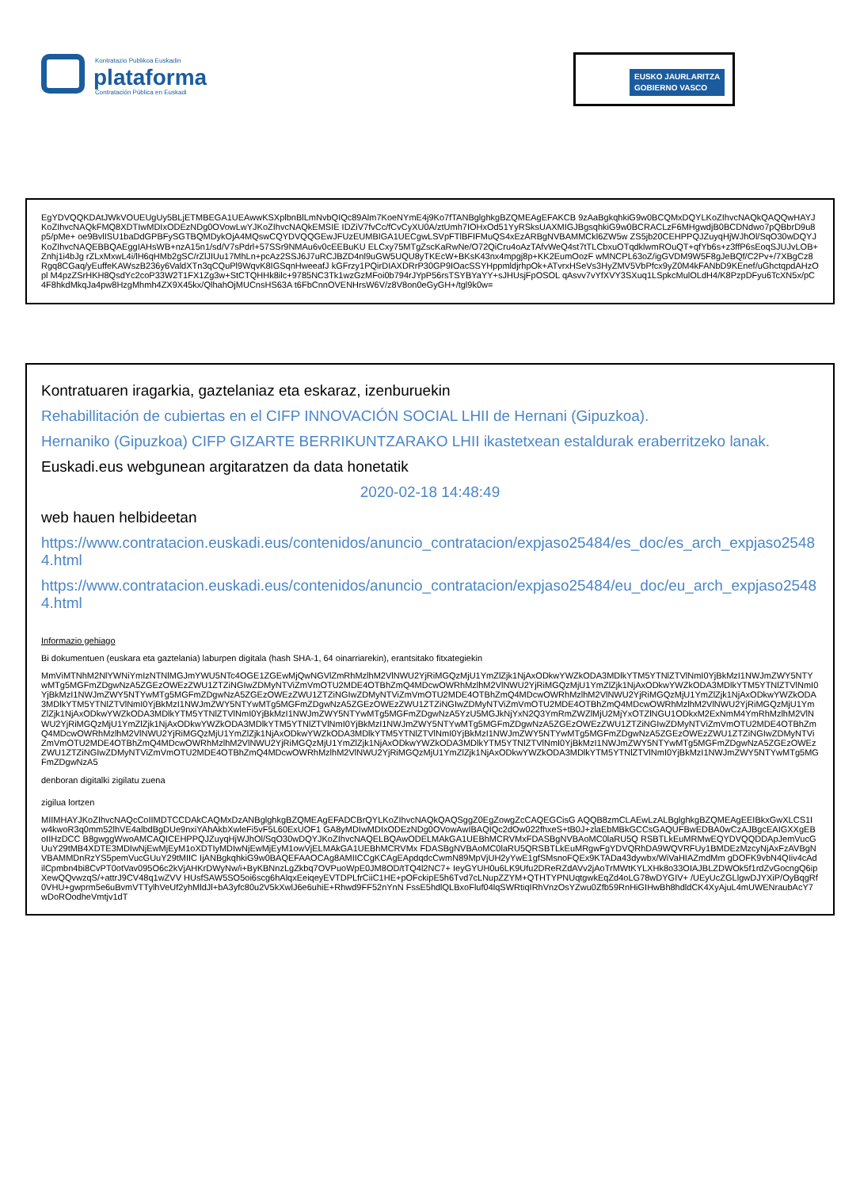Kontratazio Publikoa Euskadin
plataforma
Contratación Pública en Euskadi
EUSKO JAURLARITZA
GOBIERNO VASCO
EgYDVQQKDAtJWkVOUEUgUy5BLjETMBEGA1UEAwwKSXplbnBlLmNvbQIQc89Alm7KoeNYmE4j9Ko7fTANBglghkgBZQMEAgEFAKCB 9zAaBgkqhkiG9w0BCQMxDQYLKoZIhvcNAQkQAQQwHAYJKoZIhvcNAQkFMQ8XDTIwMDIxODEzNDg0OVowLwYJKoZIhvcNAQkEMSIE IDZiV7fvCc/fCvCyXU0A/ztUmh7IOHxOd51YyRSksUAXMIGJBgsqhkiG9w0BCRACLzF6MHgwdjB0BCDNdwo7pQBbrD9u8p5/pMe+ oe9BvlISU1baDdGPBFySGTBQMDykOjA4MQswCQYDVQQGEwJFUzEUMBIGA1UECgwLSVpFTlBFIFMuQS4xEzARBgNVBAMMCkl6ZW5w ZS5jb20CEHPPQJZuyqHjWJhOl/SqO30wDQYJKoZIhvcNAQEBBQAEggIAHsWB+nzA15n1/sd/V7sPdrl+57SSr9NMAu6v0cEEBuKU ELCxy75MTgZscKaRwNe/O72QiCru4oAzTAfvWeQ4st7tTLCbxuOTqdklwmROuQT+qfYb6s+z3ffP6sEoqSJUJvLOB+Znhj1i4bJg rZLxMxwL4i/lH6qHMb2gSC/rZlJIUu17MhLn+pcAz2SSJ6J7uRCJBZD4nl9uGW5UQU8yTKEcW+BKsK43nx4mpgj8p+KK2EumOozF wMNCPL63oZ/igGVDM9W5F8gJeBQf/C2Pv+/7XBgCz8Rgq8CGaq/yEuffeKAWszB236y6ValdXTn3qCQuPl9WqvK8IGSqnHweeafJ kGFrzy1PQirDIAXDRrP30GP9IOacSSYHppmldjrhpOk+ATvrxHSeVs3HyZMV5VbPfcx9yZ0M4kFANbD9KEnef/uGhctqpdAHzOpl M4pzZSrHKH8QsdYc2coP33W2T1FX1Zg3w+StCTQHHk8ilc+9785NC3Tk1wzGzMFoi0b794rJYpP56rsTSYBYaYY+sJHUsjFpOSOL qAsvv7vYfXVY3SXuq1LSpkcMulOLdH4/K8PzpDFyu6TcXN5x/pC4F8hkdMkqJa4pw8HzgMhmh4ZX9X45kx/QlhahOjMUCnsHS63A t6FbCnnOVENHrsW6V/z8V8on0eGyGH+/tgl9k0w=
Kontratuaren iragarkia, gaztelaniaz eta eskaraz, izenburuekin
Rehabillitación de cubiertas en el CIFP INNOVACIÓN SOCIAL LHII de Hernani (Gipuzkoa).
Hernaniko (Gipuzkoa) CIFP GIZARTE BERRIKUNTZARAKO LHII ikastetxean estaldurak eraberritzeko lanak.
Euskadi.eus webgunean argitaratzen da data honetatik
2020-02-18 14:48:49
web hauen helbideetan
https://www.contratacion.euskadi.eus/contenidos/anuncio_contratacion/expjaso25484/es_doc/es_arch_expjaso25484.html
https://www.contratacion.euskadi.eus/contenidos/anuncio_contratacion/expjaso25484/eu_doc/eu_arch_expjaso25484.html
Informazio gehiago
Bi dokumentuen (euskara eta gaztelania) laburpen digitala (hash SHA-1, 64 oinarriarekin), erantsitako fitxategiekin
MmViMTNhM2NlYWNiYmIzNTNlMGJmYWU5NTc4OGE1ZGEwMjQwNGVlZmRhMzlhM2VlNWU2YjRiMGQzMjU1YmZlZjk1NjAxODkwYWZkODA3MDlkYTM5YTNlZTVlNmI0YjBkMzI1NWJmZWY5NTYwMTg5MGFmZDgwNzA5ZGEzOWEzZWU1ZTZiNGIwZDMyNTViZmVmOTU2MDE4OTBhZmQ4MDcwOWRhMzlhM2VlNWU2YjRiMGQzMjU1YmZlZjk1NjAxODkwYWZkODA3MDlkYTM5YTNlZTVlNmI0YjBkMzI1NWJmZWY5NTYwMTg5MGFmZDgwNzA5ZGEzOWEzZWU1ZTZiNGIwZDMyNTViZmVmOTU2MDE4OTBhZmQ4MDcwOWRhMzlhM2VlNWU2YjRiMGQzMjU1YmZlZjk1NjAxODkwYWZkODA3MDlkYTM5YTNlZTVlNmI0YjBkMzI1NWJmZWY5NTYwMTg5MGFmZDgwNzA5ZGEzOWEzZWU1ZTZiNGIwZDMyNTViZmVmOTU2MDE4OTBhZmQ4MDcwOWRhMzlhM2VlNWU2YjRiMGQzMjU1YmZlZjk1NjAxODkwYWZkODA3MDlkYTM5YTNlZTVlNmI0YjBkMzI1NWJmZWY5NTYwMTg5MGFmZDgwNzA5YzU5MGJkNjYxN2Q3YmRmZWZlMjU2MjYxOTZlNGU1ODkxM2ExNmM4YmRhMzlhM2VlNWU2YjRiMGQzMjU1YmZlZjk1NjAxODkwYWZkODA3MDlkYTM5YTNlZTVlNmI0YjBkMzI1NWJmZWY5NTYwMTg5MGFmZDgwNzA5ZGEzOWEzZWU1ZTZiNGIwZDMyNTViZmVmOTU2MDE4OTBhZmQ4MDcwOWRhMzlhM2VlNWU2YjRiMGQzMjU1YmZlZjk1NjAxODkwYWZkODA3MDlkYTM5YTNlZTVlNmI0YjBkMzI1NWJmZWY5NTYwMTg5MGFmZDgwNzA5ZGEzOWEzZWU1ZTZiNGIwZDMyNTViZmVmOTU2MDE4OTBhZmQ4MDcwOWRhMzlhM2VlNWU2YjRiMGQzMjU1YmZlZjk1NjAxODkwYWZkODA3MDlkYTM5YTNlZTVlNmI0YjBkMzI1NWJmZWY5NTYwMTg5MGFmZDgwNzA5ZGEzOWEzZWU1ZTZiNGIwZDMyNTViZmVmOTU2MDE4OTBhZmQ4MDcwOWRhMzlhM2VlNWU2YjRiMGQzMjU1YmZlZjk1NjAxODkwYWZkODA3MDlkYTM5YTNlZTVlNmI0YjBkMzI1NWJmZWY5NTYwMTg5MGFmZDgwNzA5
denboran digitalki zigilatu zuena
zigilua lortzen
MIIMHAYJKoZIhvcNAQcCoIIMDTCCDAkCAQMxDzANBglghkgBZQMEAgEFADCBrQYLKoZIhvcNAQkQAQSggZ0EgZowgZcCAQEGCisG AQQB8zmCLAEwLzALBglghkgBZQMEAgEEIBkxGwXLCS1Iw4kwoR3q0mm52lhVE4albdBgDUe9nxiYAhAkbXwleFi5vF5L60ExUOF1 GA8yMDIwMDIxODEzNDg0OVowAwIBAQIQc2dOw022fhxeS+tB0J+zlaEbMBkGCCsGAQUFBwEDBA0wCzAJBgcEAIGXXgEBoIIHzDCC B8gwggWwoAMCAQICEHPPQJZuyqHjWJhOl/SqO30wDQYJKoZIhvcNAQELBQAwODELMAkGA1UEBhMCRVMxFDASBgNVBAoMC0laRU5Q RSBTLkEuMRMwEQYDVQQDDApJemVucGUuY29tMB4XDTE3MDIwNjEwMjEyM1oXDTIyMDIwNjEwMjEyM1owVjELMAkGA1UEBhMCRVMx FDASBgNVBAoMC0laRU5QRSBTLkEuMRgwFgYDVQRhDA9WQVRFUy1BMDEzMzcyNjAxFzAVBgNVBAMMDnRzYS5pemVucGUuY29tMIIC IjANBgkqhkiG9w0BAQEFAAOCAg8AMIICCgKCAgEApdqdcCwmN89MpVjUH2yYwE1gfSMsnoFQEx9KTADa43dywbx/WiVaHIAZmdMm gDOFK9vbN4QIiv4cAdilCpmbn4bi8CvPT0otVav095O6c2kVjAHKrDWyNw/i+ByKBNnzLgZkbq7OVPuoWpE0JM8OD/tTQ4l2NC7+ IeyGYUH0u6LK9Ufu2DReRZdAVv2jAoTrMWtKYLXHk8o33OIAJBLZDWOk5f1rdZvGocngQ6ipXewQQvwzqS/+attrJ9CV48q1wZVV HUsfSAW5SO5oi6scg6hAlqxEeiqeyEVTDPLfrCiiC1HE+pOFckipE5h6Tvd7cLNupZZYM+QTHTYPNUqtgwkEqZd4oLG78wDYGIV+ /UEyUcZGLlgwDJYXiP/OyBqgRf0VHU+gwprm5e6uBvmVTTylhVeUf2yhMldJl+bA3yfc80u2V5kXwlJ6e6uhiE+Rhwd9FF52nYnN FssE5hdlQLBxoFluf04lqSWRtiqIRhVnzOsYZwu0Zfb59RnHiGIHwBh8hdldCK4XyAjuL4mUWENraubAcY7wDoROodheVmtjv1dT